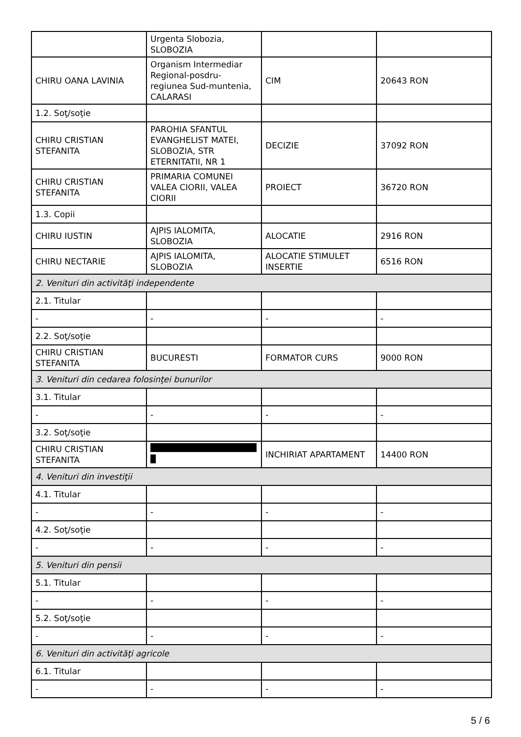| | Urgenta Slobozia, SLOBOZIA | | |
| CHIRU OANA LAVINIA | Organism Intermediar Regional-posdru-regiunea Sud-muntenia, CALARASI | CIM | 20643 RON |
| 1.2. Soţ/soţie | | | |
| CHIRU CRISTIAN STEFANITA | PAROHIA SFANTUL EVANGHELIST MATEI, SLOBOZIA, STR ETERNITATII, NR 1 | DECIZIE | 37092 RON |
| CHIRU CRISTIAN STEFANITA | PRIMARIA COMUNEI VALEA CIORII, VALEA CIORII | PROIECT | 36720 RON |
| 1.3. Copii | | | |
| CHIRU IUSTIN | AJPIS IALOMITA, SLOBOZIA | ALOCATIE | 2916 RON |
| CHIRU NECTARIE | AJPIS IALOMITA, SLOBOZIA | ALOCATIE STIMULET INSERTIE | 6516 RON |
| 2. Venituri din activităţi independente | | | |
| 2.1. Titular | | | |
| - | - | - | - |
| 2.2. Soţ/soţie | | | |
| CHIRU CRISTIAN STEFANITA | BUCURESTI | FORMATOR CURS | 9000 RON |
| 3. Venituri din cedarea folosinţei bunurilor | | | |
| 3.1. Titular | | | |
| - | - | - | - |
| 3.2. Soţ/soţie | | | |
| CHIRU CRISTIAN STEFANITA | | INCHIRIAT APARTAMENT | 14400 RON |
| 4. Venituri din investiţii | | | |
| 4.1. Titular | | | |
| - | - | - | - |
| 4.2. Soţ/soţie | | | |
| - | - | - | - |
| 5. Venituri din pensii | | | |
| 5.1. Titular | | | |
| - | - | - | - |
| 5.2. Soţ/soţie | | | |
| - | - | - | - |
| 6. Venituri din activităţi agricole | | | |
| 6.1. Titular | | | |
| - | - | - | - |
5 / 6